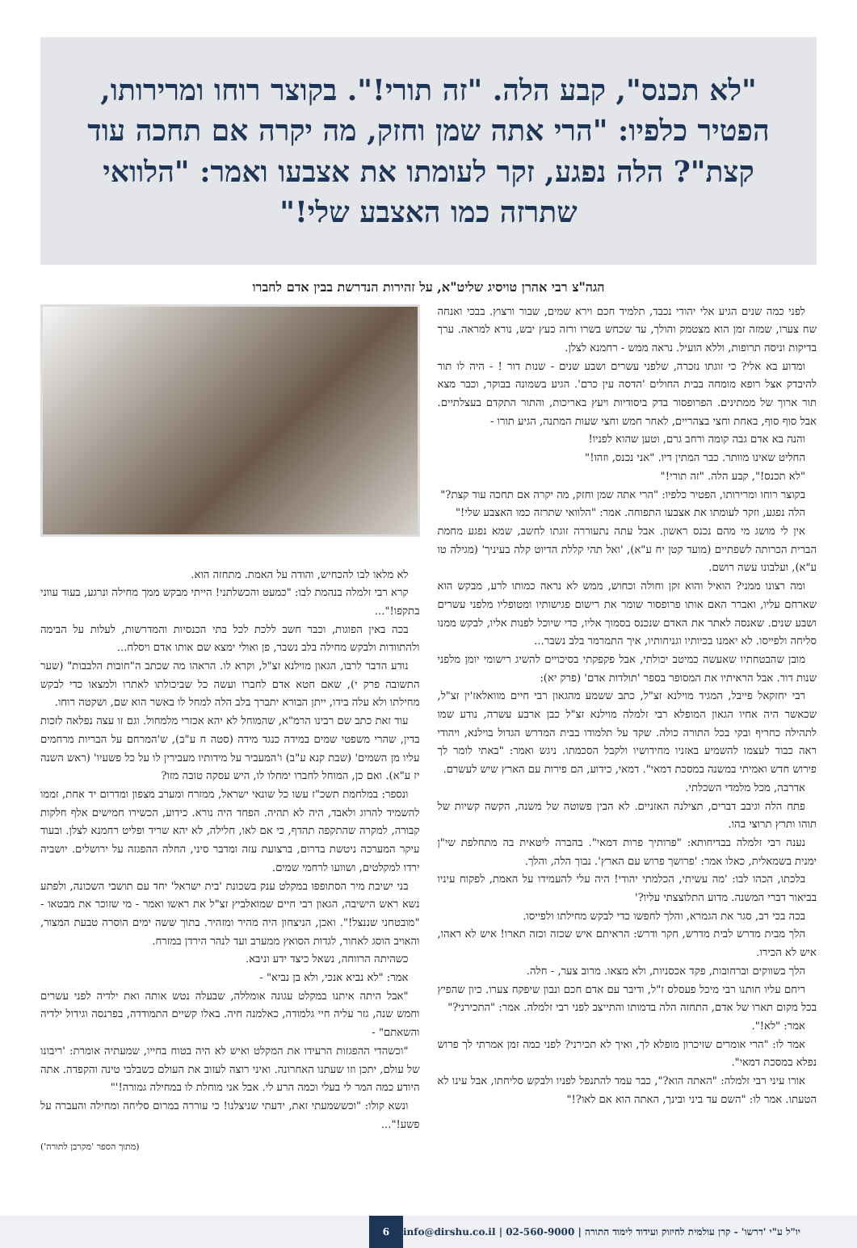"לא תכנס", קבע הלה. "זה תורי!". בקוצר רוחו ומרירותו, הפטיר כלפיו: "הרי אתה שמן וחזק, מה יקרה אם תחכה עוד קצת"? הלה נפגע, זקר לעומתו את אצבעו ואמר: "הלוואי שתרזה כמו האצבע שלי!"
הגה"צ רבי אהרן טויסיג שליט"א, על זהירות הנדרשת בבין אדם לחברו
לפני כמה שנים הגיע אלי יהודי נכבד, תלמיד חכם וירא שמים, שבור ורצוץ. בבכי ואנחה שח צערו, שמזה זמן הוא מצטמק והולך, עד שכחש בשרו ורזה כעץ יבש, נורא למראה. ערך בדיקות וניסה תרופות, וללא הועיל. נראה ממש - רחמנא לצלן.
ומדוע בא אלי? כי זוגתו נזכרה, שלפני עשרים ושבע שנים - שנות דור ! - היה לו תור להיבדק אצל רופא מומחה בבית החולים 'הדסה עין כרם'. הגיע בשמונה בבוקר, וכבר מצא תור ארוך של ממתינים. הפרופסור בדק ביסודיות ויעץ באריכות, והתור התקדם בעצלתיים. אבל סוף סוף, באחת וחצי בצהריים, לאחר חמש וחצי שעות המתנה, הגיע תורו -
והנה בא אדם גבה קומה ורחב גרם, וטען שהוא לפניו!
החליט שאינו מוותר. כבר המתין דיו. "אני נכנס, וזהו!"
"לא תכנס!", קבע הלה. "זה תורי!"
בקוצר רוחו ומרירותו, הפטיר כלפיו: "הרי אתה שמן וחזק, מה יקרה אם תחכה עוד קצת?"
הלה נפגע, וזקר לעומתו את אצבעו התפוחה. אמר: "הלוואי שתרזה כמו האצבע שלי!"
אין לי מושג מי מהם נכנס ראשון. אבל עתה נתעוררה זוגתו לחשב, שמא נפגע מחמת הברית הכרותה לשפתיים (מועד קטן יח ע"א), 'ואל תהי קללת הדיוט קלה בעיניך' (מגילה טו ע"א), ועלבונו עשה רושם.
ומה רצונו ממני? הואיל והוא זקן וחולה וכחוש, ממש לא נראה כמותו לרע, מבקש הוא שארחם עליו, ואברר האם אותו פרופסור שומר את רישום פגישותיו ומטופליו מלפני עשרים ושבע שנים. שאנסה לאתר את האדם שנכנס בסמוך אליו, כדי שיוכל לפנות אליו, לבקש ממנו סליחה ולפייסו. לא יאמנו בכיותיו וגניחותיו, איך התמרמר בלב נשבר...
מובן שהבטחתיו שאעשה כמיטב יכולתי, אבל פקפקתי בסיכויים להשיג רישומי יומן מלפני שנות דור. אבל הראיתיו את המסופר בספר 'תולדות אדם' (פרק יא):
רבי יחזקאל פייבל, המגיד מוילנא זצ"ל, כתב ששמע מהגאון רבי חיים מוואלאז'ין זצ"ל, שכאשר היה אחיו הגאון המופלא רבי זלמלה מוילנא זצ"ל כבן ארבע עשרה, נודע שמו לתהילה כחריף ובקי בכל התורה כולה. שקד על תלמודו בבית המדרש הגדול בוילנא, ויהודי ראה כבוד לעצמו להשמיע באזניו מחידושיו ולקבל הסכמתו. ניגש ואמר: "באתי לומר לך פירוש חדש ואמיתי במשנה במסכת דמאי". דמאי, כידוע, הם פירות עם הארץ שיש לעשרם.
אדרבה, מכל מלמדי השכלתי.
פתח הלה וגיבב דברים, תצילנה האזניים. לא הבין פשוטה של משנה, הקשה קשיות של תוהו ותרץ תרוצי בהו.
נענה רבי זלמלה בבדיחותא: "פרותיך פרות דמאי". בהברה ליטאית בה מתחלפת שי"ן ימנית בשמאלית, כאלו אמר: 'פרושך פרוש עם הארץ'. נבוך הלה, והלך.
בלכתו, הכהו לבו: 'מה עשיתי, הכלמתי יהודי! היה עלי להעמידו על האמת, לפקוח עיניו בביאור דברי המשנה. מדוע התלוצצתי עליו?'
בכה בכי רב, סגר את הגמרא, והלך לחפשו כדי לבקש מחילתו ולפייסו.
הלך מבית מדרש לבית מדרש, חקר ודרש: הראיתם איש שכזה וכזה תארו! איש לא ראהו, איש לא הכירו.
הלך בשווקים וברחובות, פקד אכסניות, ולא מצאו. מרוב צער, - חלה.
ריחם עליו חותנו רבי מיכל פעסלס ז"ל, ודיבר עם אדם חכם ונבון שיפקח צערו. כיון שהפיץ בכל מקום תארו של אדם, התחזה הלה בדמותו והתייצב לפני רבי זלמלה. אמר: "התכירני?"
אמר: "לא!".
אמר לו: "הרי אומרים שזיכרון מופלא לך, ואיך לא תכירני? לפני כמה זמן אמרתי לך פרוש נפלא במסכת דמאי".
אורו עיני רבי זלמלה: "האתה הוא?", כבר עמד להתנפל לפניו ולבקש סליחתו, אבל עינו לא הטעתו. אמר לו: "השם עד ביני ובינך, האתה הוא אם לאו?!"
לא מלאו לבו להכחיש, והודה על האמת. מתחזה הוא.
קרא רבי זלמלה בנהמת לבו: "כמעט והכשלתני! הייתי מבקש ממך מחילה ונרגע, בעוד עווני בתקפו!"...
בכה באין הפוגות, וכבר חשב ללכת לכל בתי הכנסיות והמדרשות, לעלות על הבימה ולהתוודות ולבקש מחילה בלב נשבר, פן ואולי ימצא שם אותו אדם ויסלח...
נודע הדבר לרבו, הגאון מוילנא זצ"ל, וקרא לו. הראהו מה שכתב ה"חובות הלבבות" (שער התשובה פרק י), שאם חטא אדם לחברו ועשה כל שביכולתו לאתרו ולמצאו כדי לבקש מחילתו ולא עלה בידו, ייתן הבורא יתברך בלב הלה למחל לו באשר הוא שם, ושקטה רוחו.
עוד זאת כתב שם רבינו הרמ"א, שהמוחל לא יהא אכזרי מלמחול. וגם זו עצה נפלאה לזכות בדין, שהרי משפטי שמים במידה כנגד מידה (סטה ח ע"ב), ש'המרחם על הבריות מרחמים עליו מן השמים' (שבת קנא ע"ב) ו'המעביר על מידותיו מעבירין לו על כל פשעיו' (ראש השנה יז ע"א). ואם כן, המוחל לחברו ימחלו לו, היש עסקה טובה מזו?
ונספר: במלחמת תשכ"ז עשו כל שונאי ישראל, ממזרח ומערב מצפון ומדרום יד אחת, זממו להשמיד להרוג ולאבד, היה לא תהיה. הפחד היה נורא. כידוע, הכשירו חמישים אלף חלקות קבורה, למקרה שהתקפה תהדף, כי אם לאו, חלילה, לא יהא שריד ופליט רחמנא לצלן. ובעוד עיקר המערכה ניטשת בדרום, ברצועת עזה ומדבר סיני, החלה ההפגזה על ירושלים. יושביה ירדו למקלטים, ושוועו לרחמי שמים.
בני ישיבת מיר הסתופפו במקלט ענק בשכונת 'בית ישראל' יחד עם תושבי השכונה, ולפתע נשא ראש הישיבה, הגאון רבי חיים שמואלביץ זצ"ל את ראשו ואמר - מי שזוכר את מבטאו - "מובטחני שננצל!". ואכן, הניצחון היה מהיר ומזהיר. בתוך ששה ימים הוסרה טבעת המצור, והאויב הוסג לאחור, לגדות הסואץ ממערב ועד לנהר הירדן במזרח.
כשהיתה הרווחה, נשאל כיצד ידע וניבא.
אמר: "לא נביא אנכי, ולא בן נביא" -
"אבל היתה איתנו במקלט עגונה אומללה, שבעלה נטש אותה ואת ילדיה לפני עשרים וחמש שנה, גזר עליה חיי גלמודה, כאלמנה חיה. באלו קשיים התמודדה, בפרנסה וגידול ילדיה והשאתם" -
"וכשהדי ההפגזות הרעידו את המקלט ואיש לא היה בטוח בחייו, שמעתיה אומרת: 'ריבונו של עולם, יתכן וזו שעתנו האחרונה. ואיני רוצה לעזוב את העולם כשבלבי טינה והקפדה. אתה היודע כמה המר לי בעלי וכמה הרע לי. אבל אני מוחלת לו במחילה גמורה!'"
ונשא קולו: "וכששמעתי זאת, ידעתי שניצלנו! כי עוררה במרום סליחה ומחילה והעברה על פשע!"...
(מתוך הספר 'מקרבן לתורה')
6 info@dirshu.co.il | 02-560-9000 | יו"ל ע"י 'דרשו' - קרן עולמית לחיזוק ועידוד לימוד התורה